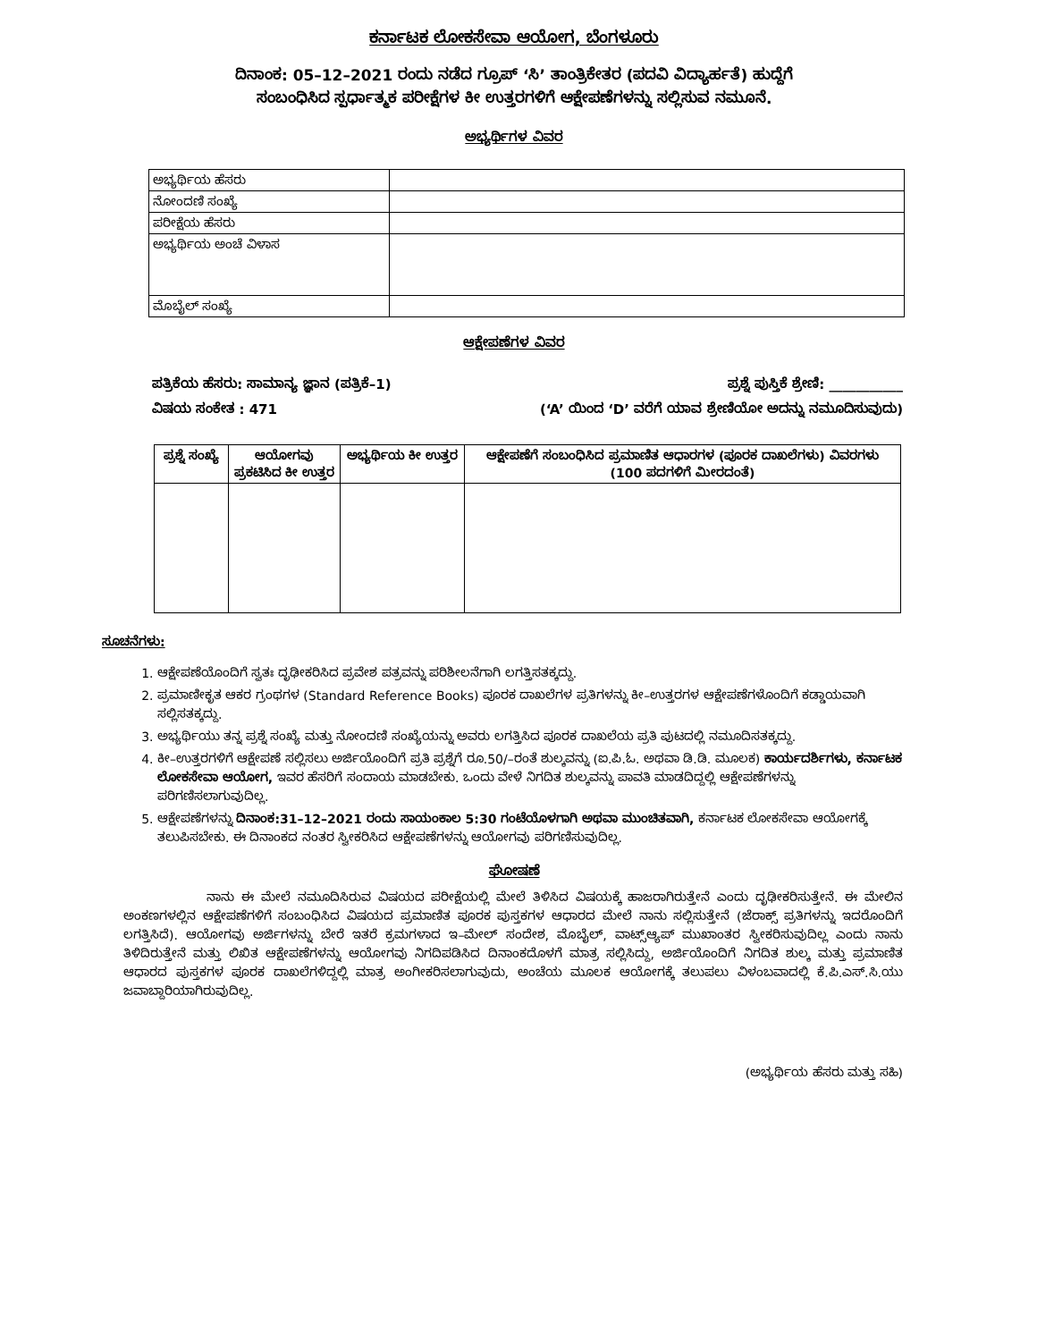ಕರ್ನಾಟಕ ಲೋಕಸೇವಾ ಆಯೋಗ, ಬೆಂಗಳೂರು
ದಿನಾಂಕ: 05–12–2021 ರಂದು ನಡೆದ ಗ್ರೂಪ್ ‘ಸಿ’ ತಾಂತ್ರಿಕೇತರ (ಪದವಿ ವಿದ್ಯಾರ್ಹತೆ) ಹುದ್ದೆಗೆ
ಸಂಬಂಧಿಸಿದ ಸ್ಪರ್ಧಾತ್ಮಕ ಪರೀಕ್ಷೆಗಳ ಕೀ ಉತ್ತರಗಳಿಗೆ ಆಕ್ಷೇಪಣೆಗಳನ್ನು ಸಲ್ಲಿಸುವ ನಮೂನೆ.
ಅಭ್ಯರ್ಥಿಗಳ ವಿವರ
| ಅಭ್ಯರ್ಥಿಯ ಹೆಸರು | |
| ನೋಂದಣಿ ಸಂಖ್ಯೆ | |
| ಪರೀಕ್ಷೆಯ ಹೆಸರು | |
| ಅಭ್ಯರ್ಥಿಯ ಅಂಚೆ ವಿಳಾಸ | |
| ಮೊಬೈಲ್ ಸಂಖ್ಯೆ | |
ಆಕ್ಷೇಪಣೆಗಳ ವಿವರ
ಪತ್ರಿಕೆಯ ಹೆಸರು: ಸಾಮಾನ್ಯ ಜ್ಞಾನ (ಪತ್ರಿಕೆ–1) ಪ್ರಶ್ನೆ ಪುಸ್ತಿಕೆ ಶ್ರೇಣಿ: ___________
ವಿಷಯ ಸಂಕೇತ : 471 (‘A’ ಯಿಂದ ‘D’ ವರೆಗೆ ಯಾವ ಶ್ರೇಣಿಯೋ ಅದನ್ನು ನಮೂದಿಸುವುದು)
| ಪ್ರಶ್ನೆ ಸಂಖ್ಯೆ | ಆಯೋಗವು ಪ್ರಕಟಿಸಿದ ಕೀ ಉತ್ತರ | ಅಭ್ಯರ್ಥಿಯ ಕೀ ಉತ್ತರ | ಆಕ್ಷೇಪಣೆಗೆ ಸಂಬಂಧಿಸಿದ ಪ್ರಮಾಣಿತ ಆಧಾರಗಳ (ಪೂರಕ ದಾಖಲೆಗಳು) ವಿವರಗಳು (100 ಪದಗಳಿಗೆ ಮೀರದಂತೆ) |
| --- | --- | --- | --- |
ಸೂಚನೆಗಳು:
1. ಆಕ್ಷೇಪಣೆಯೊಂದಿಗೆ ಸ್ವತಃ ದೃಢೀಕರಿಸಿದ ಪ್ರವೇಶ ಪತ್ರವನ್ನು ಪರಿಶೀಲನೆಗಾಗಿ ಲಗತ್ತಿಸತಕ್ಕದ್ದು.
2. ಪ್ರಮಾಣೀಕೃತ ಆಕರ ಗ್ರಂಥಗಳ (Standard Reference Books) ಪೂರಕ ದಾಖಲೆಗಳ ಪ್ರತಿಗಳನ್ನು ಕೀ–ಉತ್ತರಗಳ ಆಕ್ಷೇಪಣೆಗಳೊಂದಿಗೆ ಕಡ್ಡಾಯವಾಗಿ ಸಲ್ಲಿಸತಕ್ಕದ್ದು.
3. ಅಭ್ಯರ್ಥಿಯು ತನ್ನ ಪ್ರಶ್ನೆ ಸಂಖ್ಯೆ ಮತ್ತು ನೋಂದಣಿ ಸಂಖ್ಯೆಯನ್ನು ಅವರು ಲಗತ್ತಿಸಿದ ಪೂರಕ ದಾಖಲೆಯ ಪ್ರತಿ ಪುಟದಲ್ಲಿ ನಮೂದಿಸತಕ್ಕದ್ದು.
4. ಕೀ–ಉತ್ತರಗಳಿಗೆ ಆಕ್ಷೇಪಣೆ ಸಲ್ಲಿಸಲು ಅರ್ಜಿಯೊಂದಿಗೆ ಪ್ರತಿ ಪ್ರಶ್ನೆಗೆ ರೂ.50/–ರಂತೆ ಶುಲ್ಕವನ್ನು (ಐ.ಪಿ.ಓ. ಅಥವಾ ಡಿ.ಡಿ. ಮೂಲಕ) ಕಾರ್ಯದರ್ಶಿಗಳು, ಕರ್ನಾಟಕ ಲೋಕಸೇವಾ ಆಯೋಗ, ಇವರ ಹೆಸರಿಗೆ ಸಂದಾಯ ಮಾಡಬೇಕು. ಒಂದು ವೇಳೆ ನಿಗದಿತ ಶುಲ್ಕವನ್ನು ಪಾವತಿ ಮಾಡದಿದ್ದಲ್ಲಿ ಆಕ್ಷೇಪಣೆಗಳನ್ನು ಪರಿಗಣಿಸಲಾಗುವುದಿಲ್ಲ.
5. ಆಕ್ಷೇಪಣೆಗಳನ್ನು ದಿನಾಂಕ:31–12–2021 ರಂದು ಸಾಯಂಕಾಲ 5:30 ಗಂಟೆಯೊಳಗಾಗಿ ಅಥವಾ ಮುಂಚಿತವಾಗಿ, ಕರ್ನಾಟಕ ಲೋಕಸೇವಾ ಆಯೋಗಕ್ಕೆ ತಲುಪಿಸಬೇಕು. ಈ ದಿನಾಂಕದ ನಂತರ ಸ್ವೀಕರಿಸಿದ ಆಕ್ಷೇಪಣೆಗಳನ್ನು ಆಯೋಗವು ಪರಿಗಣಿಸುವುದಿಲ್ಲ.
ಘೋಷಣೆ
ನಾನು ಈ ಮೇಲೆ ನಮೂದಿಸಿರುವ ವಿಷಯದ ಪರೀಕ್ಷೆಯಲ್ಲಿ ಮೇಲೆ ತಿಳಿಸಿದ ವಿಷಯಕ್ಕೆ ಹಾಜರಾಗಿರುತ್ತೇನೆ ಎಂದು ದೃಢೀಕರಿಸುತ್ತೇನೆ. ಈ ಮೇಲಿನ ಅಂಕಣಗಳಲ್ಲಿನ ಆಕ್ಷೇಪಣೆಗಳಿಗೆ ಸಂಬಂಧಿಸಿದ ವಿಷಯದ ಪ್ರಮಾಣಿತ ಪೂರಕ ಪುಸ್ತಕಗಳ ಆಧಾರದ ಮೇಲೆ ನಾನು ಸಲ್ಲಿಸುತ್ತೇನೆ (ಜೆರಾಕ್ಸ್ ಪ್ರತಿಗಳನ್ನು ಇದರೊಂದಿಗೆ ಲಗತ್ತಿಸಿದೆ). ಆಯೋಗವು ಅರ್ಜಿಗಳನ್ನು ಬೇರೆ ಇತರೆ ಕ್ರಮಗಳಾದ ಇ–ಮೇಲ್ ಸಂದೇಶ, ಮೊಬೈಲ್, ವಾಟ್ಸ್ಆ್ಯಪ್ ಮುಖಾಂತರ ಸ್ವೀಕರಿಸುವುದಿಲ್ಲ ಎಂದು ನಾನು ತಿಳಿದಿರುತ್ತೇನೆ ಮತ್ತು ಲಿಖಿತ ಆಕ್ಷೇಪಣೆಗಳನ್ನು ಆಯೋಗವು ನಿಗದಿಪಡಿಸಿದ ದಿನಾಂಕದೊಳಗೆ ಮಾತ್ರ ಸಲ್ಲಿಸಿದ್ದು, ಅರ್ಜಿಯೊಂದಿಗೆ ನಿಗದಿತ ಶುಲ್ಕ ಮತ್ತು ಪ್ರಮಾಣಿತ ಆಧಾರದ ಪುಸ್ತಕಗಳ ಪೂರಕ ದಾಖಲೆಗಳಿದ್ದಲ್ಲಿ ಮಾತ್ರ ಅಂಗೀಕರಿಸಲಾಗುವುದು, ಅಂಚೆಯ ಮೂಲಕ ಆಯೋಗಕ್ಕೆ ತಲುಪಲು ವಿಳಂಬವಾದಲ್ಲಿ ಕೆ.ಪಿ.ಎಸ್.ಸಿ.ಯು ಜವಾಬ್ದಾರಿಯಾಗಿರುವುದಿಲ್ಲ.
(ಅಭ್ಯರ್ಥಿಯ ಹೆಸರು ಮತ್ತು ಸಹಿ)